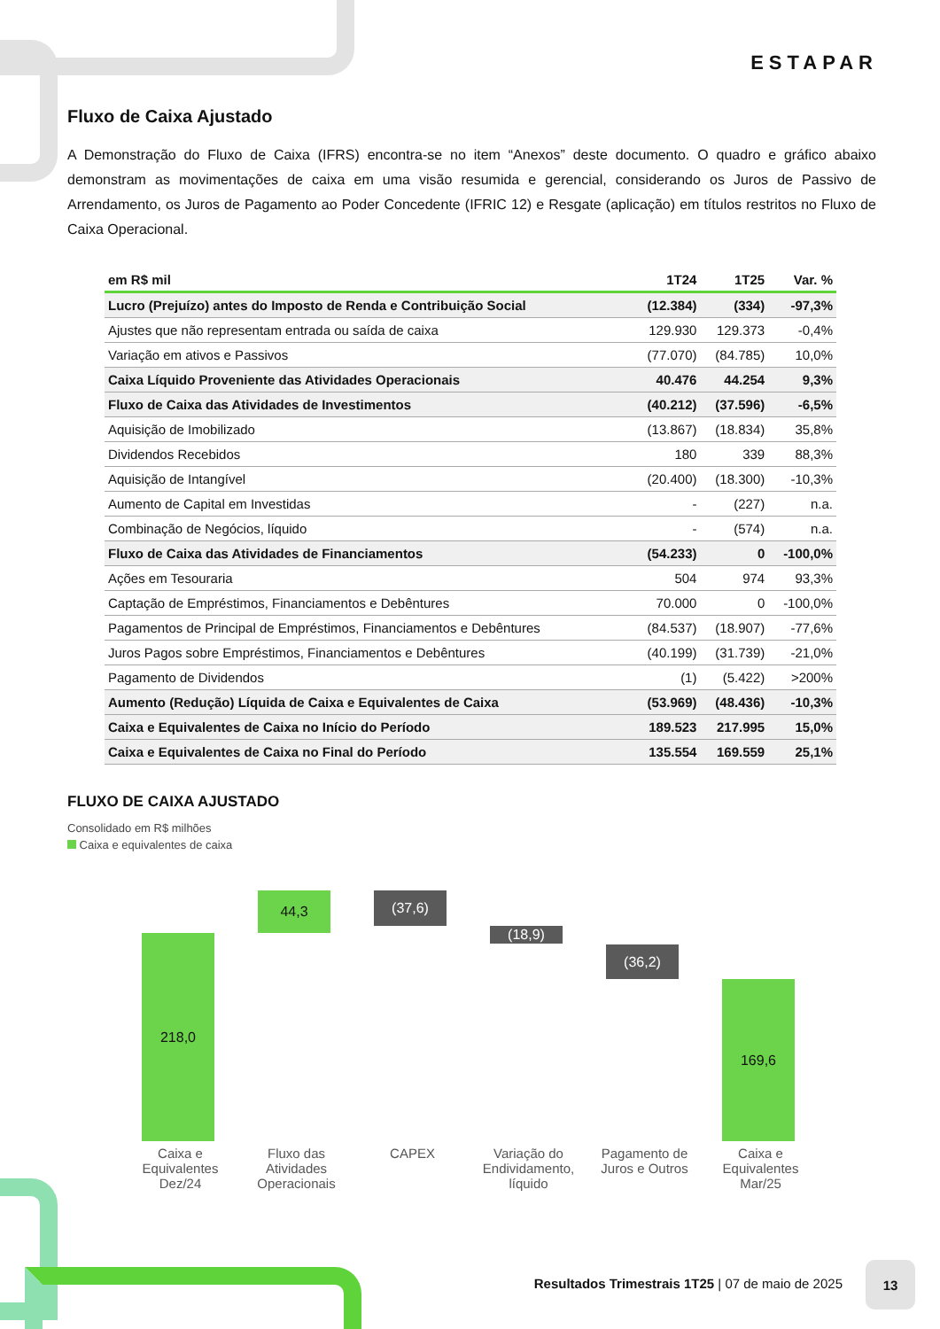ESTAPAR
Fluxo de Caixa Ajustado
A Demonstração do Fluxo de Caixa (IFRS) encontra-se no item “Anexos” deste documento. O quadro e gráfico abaixo demonstram as movimentações de caixa em uma visão resumida e gerencial, considerando os Juros de Passivo de Arrendamento, os Juros de Pagamento ao Poder Concedente (IFRIC 12) e Resgate (aplicação) em títulos restritos no Fluxo de Caixa Operacional.
| em R$ mil | 1T24 | 1T25 | Var. % |
| --- | --- | --- | --- |
| Lucro (Prejuízo) antes do Imposto de Renda e Contribuição Social | (12.384) | (334) | -97,3% |
| Ajustes que não representam entrada ou saída de caixa | 129.930 | 129.373 | -0,4% |
| Variação em ativos e Passivos | (77.070) | (84.785) | 10,0% |
| Caixa Líquido Proveniente das Atividades Operacionais | 40.476 | 44.254 | 9,3% |
| Fluxo de Caixa das Atividades de Investimentos | (40.212) | (37.596) | -6,5% |
| Aquisição de Imobilizado | (13.867) | (18.834) | 35,8% |
| Dividendos Recebidos | 180 | 339 | 88,3% |
| Aquisição de Intangível | (20.400) | (18.300) | -10,3% |
| Aumento de Capital em Investidas | - | (227) | n.a. |
| Combinação de Negócios, líquido | - | (574) | n.a. |
| Fluxo de Caixa das Atividades de Financiamentos | (54.233) | 0 | -100,0% |
| Ações em Tesouraria | 504 | 974 | 93,3% |
| Captação de Empréstimos, Financiamentos e Debêntures | 70.000 | 0 | -100,0% |
| Pagamentos de Principal de Empréstimos, Financiamentos e Debêntures | (84.537) | (18.907) | -77,6% |
| Juros Pagos sobre Empréstimos, Financiamentos e Debêntures | (40.199) | (31.739) | -21,0% |
| Pagamento de Dividendos | (1) | (5.422) | >200% |
| Aumento (Redução) Líquida de Caixa e Equivalentes de Caixa | (53.969) | (48.436) | -10,3% |
| Caixa e Equivalentes de Caixa no Início do Período | 189.523 | 217.995 | 15,0% |
| Caixa e Equivalentes de Caixa no Final do Período | 135.554 | 169.559 | 25,1% |
FLUXO DE CAIXA AJUSTADO
Consolidado em R$ milhões
Caixa e equivalentes de caixa
218,0
44,3
(37,6)
(18,9)
(36,2)
169,6
Caixa e Equivalentes Dez/24
Fluxo das Atividades Operacionais
CAPEX Variação do Endividamento, líquido
Pagamento de Juros e Outros
Caixa e Equivalentes Mar/25
Resultados Trimestrais 1T25 | 07 de maio de 2025
13